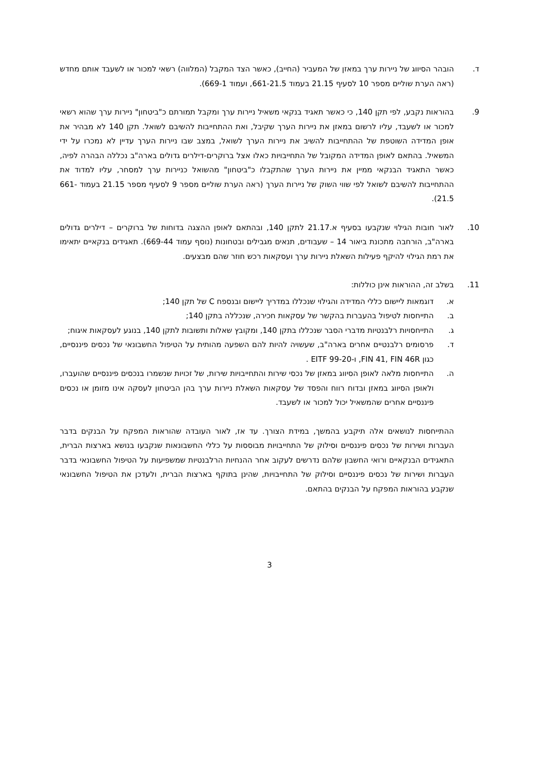ד. הובהר הסיווג של ניירות ערך במאזן של המעביר (החייב), כאשר הצד המקבל (המלווה) רשאי למכור או לשעבד אותם מחדש (ראה הערת שוליים מספר 10 לסעיף 21.15 בעמוד 661-21.5, ועמוד 669-1).
9. בהוראות נקבע, לפי תקן 140, כי כאשר תאגיד בנקאי משאיל ניירות ערך ומקבל תמורתם כ"ביטחון" ניירות ערך שהוא רשאי למכור או לשעבד, עליו לרשום במאזן את ניירות הערך שקיבל, ואת ההתחייבות להשיבם לשואל. תקן 140 לא מבהיר את אופן המדידה השוטפת של ההתחייבות להשיב את ניירות הערך לשואל, במצב שבו ניירות הערך עדיין לא נמכרו על ידי המשאיל. בהתאם לאופן המדידה המקובל של התחייבויות כאלו אצל ברוקרים-דילרים גדולים בארה"ב נכללה הבהרה לפיה, כאשר התאגיד הבנקאי ממיין את ניירות הערך שהתקבלו כ"ביטחון" מהשואל כניירות ערך למסחר, עליו למדוד את ההתחייבות להשיבם לשואל לפי שווי השוק של ניירות הערך (ראה הערת שוליים מספר 9 לסעיף מספר 21.15 בעמוד 661-21.5).
10. לאור חובות הגילוי שנקבעו בסעיף א.21.17 לתקן 140, ובהתאם לאופן ההצגה בדוחות של ברוקרים – דילרים גדולים בארה"ב, הורחבה מתכונת ביאור 14 – שעבודים, תנאים מגבילים ובטחונות (נוסף עמוד 669-44). תאגידים בנקאיים יתאימו את רמת הגילוי להיקף פעילות השאלת ניירות ערך ועסקאות רכש חוזר שהם מבצעים.
11. בשלב זה, ההוראות אינן כוללות:
א. דוגמאות ליישום כללי המדידה והגילוי שנכללו במדריך ליישום ובנספח C של תקן 140;
ב. התייחסות לטיפול בהעברות בהקשר של עסקאות חכירה, שנכללה בתקן 140;
ג. התייחסויות רלבנטיות מדברי הסבר שנכללו בתקן 140, ומקובץ שאלות ותשובות לתקן 140, בנוגע לעסקאות איגוח;
ד. פרסומים רלבנטיים אחרים בארה"ב, שעשויה להיות להם השפעה מהותית על הטיפול החשבונאי של נכסים פיננסיים, כגון FIN 41, FIN 46R, ו-EITF 99-20 .
ה. התייחסות מלאה לאופן הסיווג במאזן של נכסי שירות והתחייבויות שירות, של זכויות שנשמרו בנכסים פיננסיים שהועברו, ולאופן הסיווג במאזן ובדוח רווח והפסד של עסקאות השאלת ניירות ערך בהן הביטחון לעסקה אינו מזומן או נכסים פיננסיים אחרים שהמשאיל יכול למכור או לשעבד.
ההתייחסות לנושאים אלה תיקבע בהמשך, במידת הצורך. עד אז, לאור העובדה שהוראות המפקח על הבנקים בדבר העברות ושירות של נכסים פיננסיים וסילוק של התחייבויות מבוססות על כללי החשבונאות שנקבעו בנושא בארצות הברית, התאגידים הבנקאיים ורואי החשבון שלהם נדרשים לעקוב אחר ההנחיות הרלבנטיות שמשפיעות על הטיפול החשבונאי בדבר העברות ושירות של נכסים פיננסיים וסילוק של התחייבויות, שהינן בתוקף בארצות הברית, ולעדכן את הטיפול החשבונאי שנקבע בהוראות המפקח על הבנקים בהתאם.
3